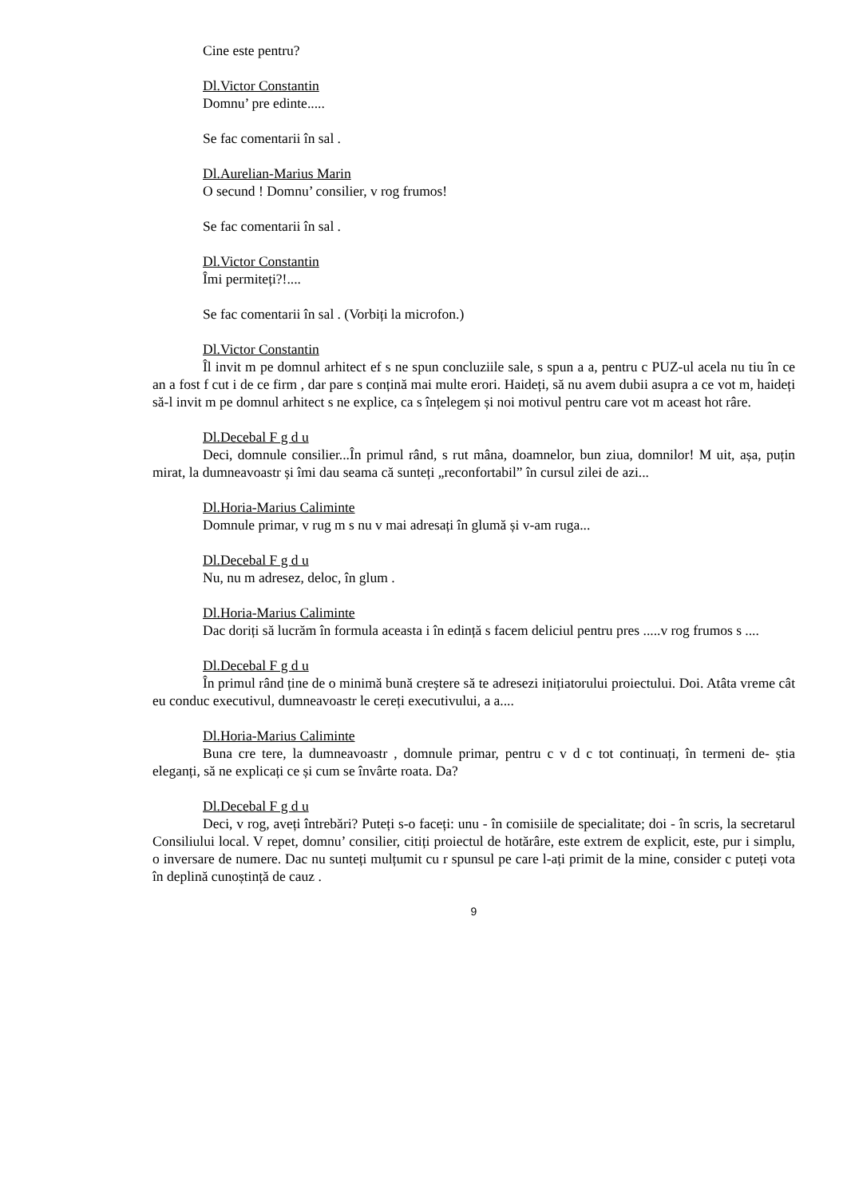Cine este pentru?
Dl.Victor Constantin
Domnu’ pre edinte.....
Se fac comentarii în sal .
Dl.Aurelian-Marius Marin
O secund ! Domnu’ consilier, v rog frumos!
Se fac comentarii în sal .
Dl.Victor Constantin
Îmi permiteți?!....
Se fac comentarii în sal . (Vorbiți la microfon.)
Dl.Victor Constantin
Îl invit m pe domnul arhitect ef s ne spun concluziile sale, s spun a a, pentru c PUZ-ul acela nu tiu în ce an a fost f cut i de ce firm , dar pare s conțină mai multe erori. Haideți, să nu avem dubii asupra a ce vot m, haideți să-l invit m pe domnul arhitect s ne explice, ca s înțelegem și noi motivul pentru care vot m aceast hot râre.
Dl.Decebal F g d u
Deci, domnule consilier...În primul rând, s rut mâna, doamnelor, bun ziua, domnilor! M uit, așa, puțin mirat, la dumneavoastr și îmi dau seama că sunteți „reconfortabil” în cursul zilei de azi...
Dl.Horia-Marius Caliminte
Domnule primar, v rug m s nu v mai adresați în glumă și v-am ruga...
Dl.Decebal F g d u
Nu, nu m adresez, deloc, în glum .
Dl.Horia-Marius Caliminte
Dac doriți să lucrăm în formula aceasta i în edință s facem deliciul pentru pres .....v rog frumos s ....
Dl.Decebal F g d u
În primul rând ține de o minimă bună creștere să te adresezi inițiatorului proiectului. Doi. Atâta vreme cât eu conduc executivul, dumneavoastr le cereți executivului, a a....
Dl.Horia-Marius Caliminte
Buna cre tere, la dumneavoastr , domnule primar, pentru c v d c tot continuați, în termeni de- știa eleganți, să ne explicați ce și cum se învârte roata. Da?
Dl.Decebal F g d u
Deci, v rog, aveți întrebări? Puteți s-o faceți: unu - în comisiile de specialitate; doi - în scris, la secretarul Consiliului local. V repet, domnu’ consilier, citiți proiectul de hotărâre, este extrem de explicit, este, pur i simplu, o inversare de numere. Dac nu sunteți mulțumit cu r spunsul pe care l-ați primit de la mine, consider c puteți vota în deplină cunoștință de cauz .
9